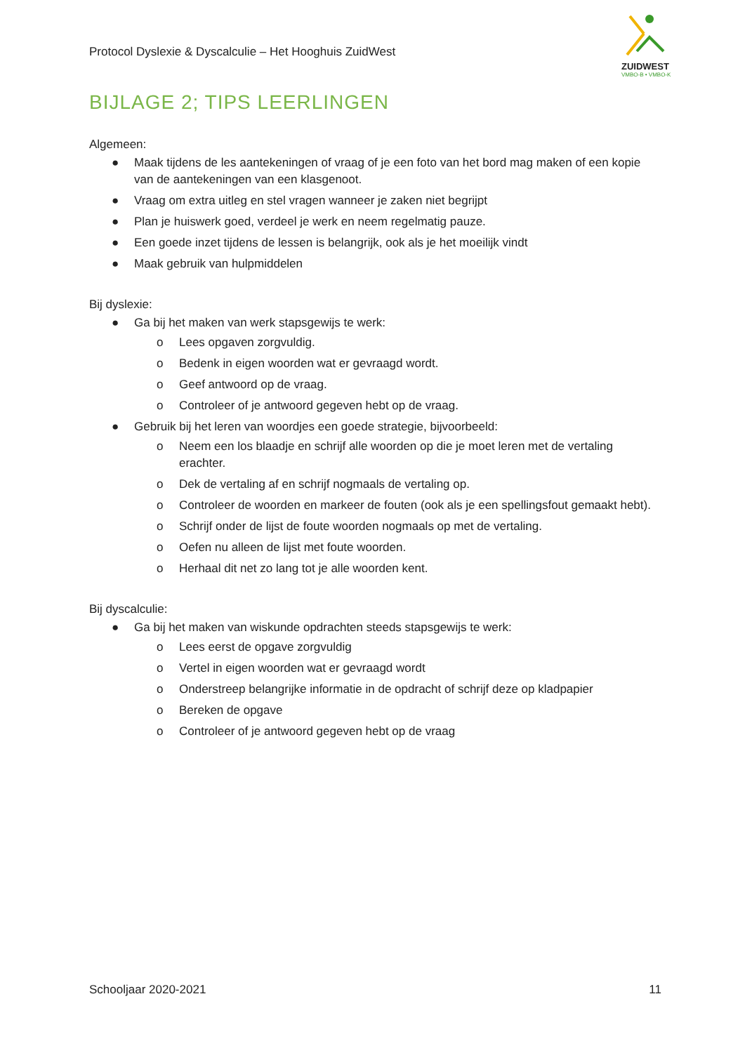Protocol Dyslexie & Dyscalculie – Het Hooghuis ZuidWest
ZUIDWEST
VMBO-B • VMBO-K
BIJLAGE 2; TIPS LEERLINGEN
Algemeen:
● Maak tijdens de les aantekeningen of vraag of je een foto van het bord mag maken of een kopie van de aantekeningen van een klasgenoot.
● Vraag om extra uitleg en stel vragen wanneer je zaken niet begrijpt
● Plan je huiswerk goed, verdeel je werk en neem regelmatig pauze.
● Een goede inzet tijdens de lessen is belangrijk, ook als je het moeilijk vindt
● Maak gebruik van hulpmiddelen
Bij dyslexie:
● Ga bij het maken van werk stapsgewijs te werk:
o Lees opgaven zorgvuldig.
o Bedenk in eigen woorden wat er gevraagd wordt.
o Geef antwoord op de vraag.
o Controleer of je antwoord gegeven hebt op de vraag.
● Gebruik bij het leren van woordjes een goede strategie, bijvoorbeeld:
o Neem een los blaadje en schrijf alle woorden op die je moet leren met de vertaling erachter.
o Dek de vertaling af en schrijf nogmaals de vertaling op.
o Controleer de woorden en markeer de fouten (ook als je een spellingsfout gemaakt hebt).
o Schrijf onder de lijst de foute woorden nogmaals op met de vertaling.
o Oefen nu alleen de lijst met foute woorden.
o Herhaal dit net zo lang tot je alle woorden kent.
Bij dyscalculie:
● Ga bij het maken van wiskunde opdrachten steeds stapsgewijs te werk:
o Lees eerst de opgave zorgvuldig
o Vertel in eigen woorden wat er gevraagd wordt
o Onderstreep belangrijke informatie in de opdracht of schrijf deze op kladpapier
o Bereken de opgave
o Controleer of je antwoord gegeven hebt op de vraag
Schooljaar 2020-2021 11